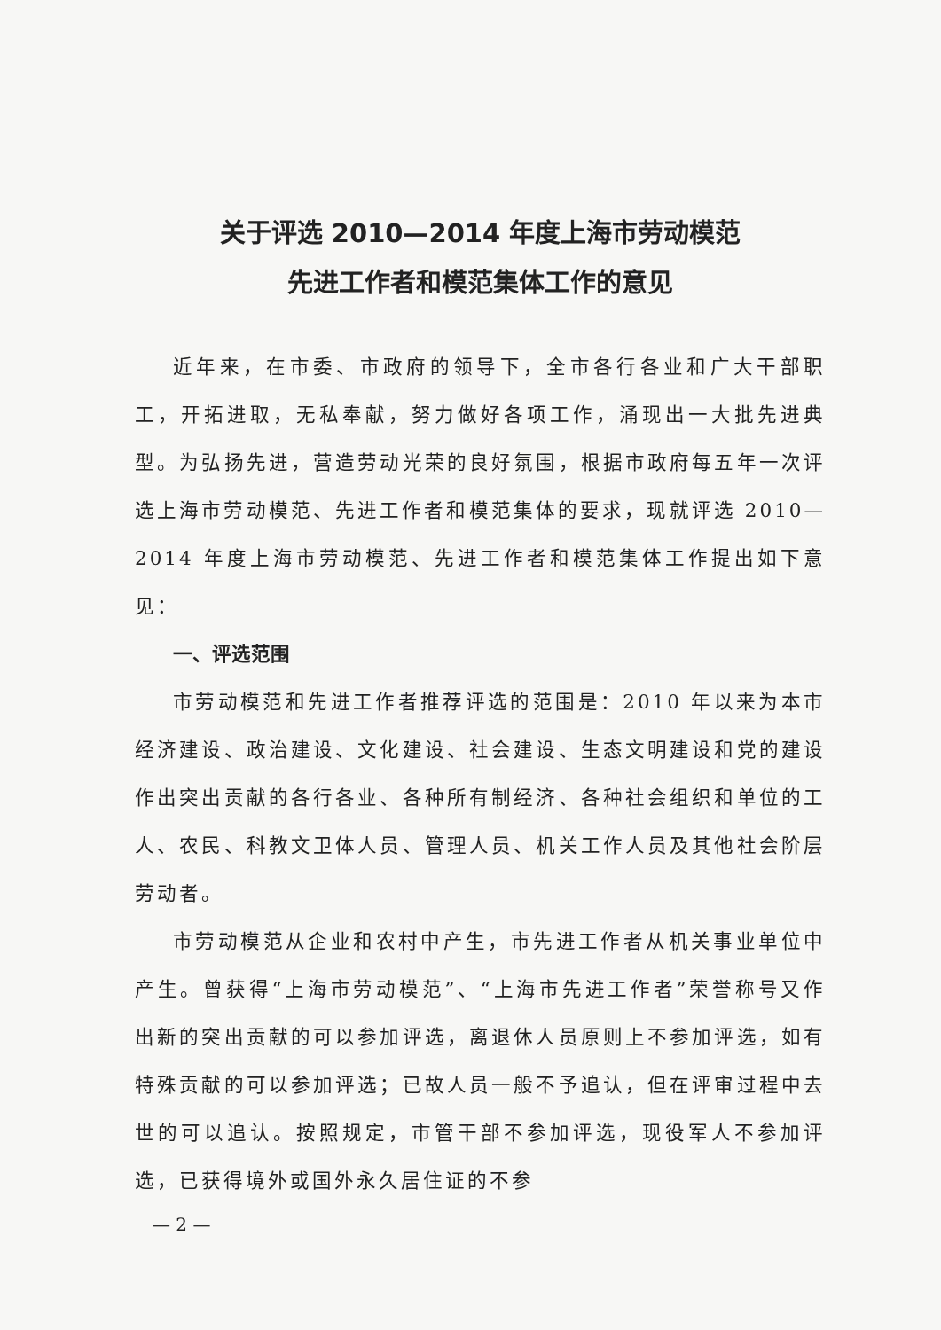关于评选 2010—2014 年度上海市劳动模范
先进工作者和模范集体工作的意见
近年来，在市委、市政府的领导下，全市各行各业和广大干部职工，开拓进取，无私奉献，努力做好各项工作，涌现出一大批先进典型。为弘扬先进，营造劳动光荣的良好氛围，根据市政府每五年一次评选上海市劳动模范、先进工作者和模范集体的要求，现就评选 2010—2014 年度上海市劳动模范、先进工作者和模范集体工作提出如下意见：
一、评选范围
市劳动模范和先进工作者推荐评选的范围是：2010 年以来为本市经济建设、政治建设、文化建设、社会建设、生态文明建设和党的建设作出突出贡献的各行各业、各种所有制经济、各种社会组织和单位的工人、农民、科教文卫体人员、管理人员、机关工作人员及其他社会阶层劳动者。
市劳动模范从企业和农村中产生，市先进工作者从机关事业单位中产生。曾获得“上海市劳动模范”、“上海市先进工作者”荣誉称号又作出新的突出贡献的可以参加评选，离退休人员原则上不参加评选，如有特殊贡献的可以参加评选；已故人员一般不予追认，但在评审过程中去世的可以追认。按照规定，市管干部不参加评选，现役军人不参加评选，已获得境外或国外永久居住证的不参
— 2 —